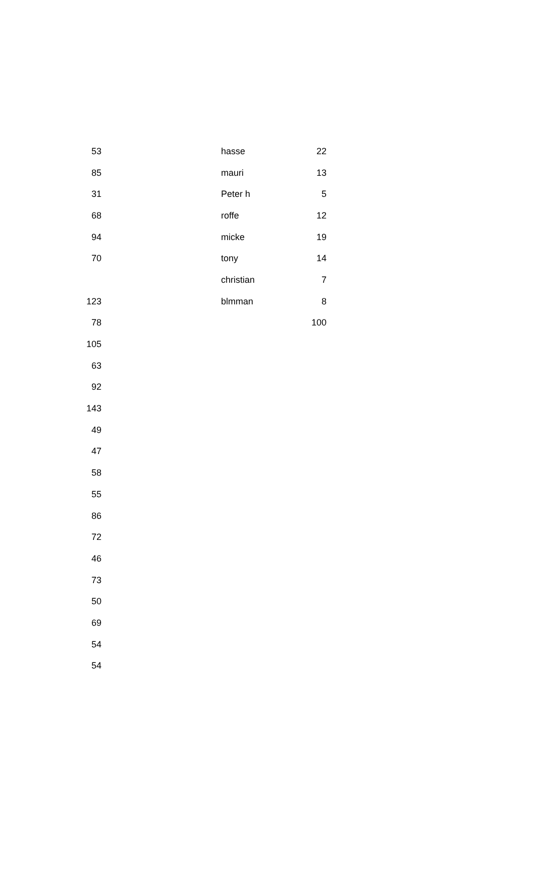| 53 | | hasse | 22 |
| 85 | | mauri | 13 |
| 31 | | Peter h | 5 |
| 68 | | roffe | 12 |
| 94 | | micke | 19 |
| 70 | | tony | 14 |
| | | christian | 7 |
| 123 | | blmman | 8 |
| 78 | | | 100 |
| 105 | | | |
| 63 | | | |
| 92 | | | |
| 143 | | | |
| 49 | | | |
| 47 | | | |
| 58 | | | |
| 55 | | | |
| 86 | | | |
| 72 | | | |
| 46 | | | |
| 73 | | | |
| 50 | | | |
| 69 | | | |
| 54 | | | |
| 54 | | | |